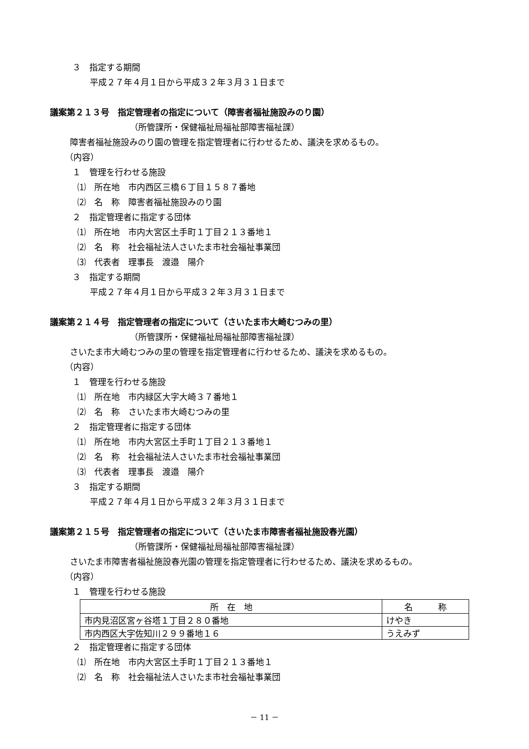３　指定する期間
平成２７年４月１日から平成３２年３月３１日まで
議案第２１３号　指定管理者の指定について（障害者福祉施設みのり園）
（所管課所・保健福祉局福祉部障害福祉課）
障害者福祉施設みのり園の管理を指定管理者に行わせるため、議決を求めるもの。
（内容）
１　管理を行わせる施設
⑴　所在地　市内西区三橋６丁目１５８７番地
⑵　名　称　障害者福祉施設みのり園
２　指定管理者に指定する団体
⑴　所在地　市内大宮区土手町１丁目２１３番地１
⑵　名　称　社会福祉法人さいたま市社会福祉事業団
⑶　代表者　理事長　渡邉　陽介
３　指定する期間
平成２７年４月１日から平成３２年３月３１日まで
議案第２１４号　指定管理者の指定について（さいたま市大崎むつみの里）
（所管課所・保健福祉局福祉部障害福祉課）
さいたま市大崎むつみの里の管理を指定管理者に行わせるため、議決を求めるもの。
（内容）
１　管理を行わせる施設
⑴　所在地　市内緑区大字大崎３７番地１
⑵　名　称　さいたま市大崎むつみの里
２　指定管理者に指定する団体
⑴　所在地　市内大宮区土手町１丁目２１３番地１
⑵　名　称　社会福祉法人さいたま市社会福祉事業団
⑶　代表者　理事長　渡邉　陽介
３　指定する期間
平成２７年４月１日から平成３２年３月３１日まで
議案第２１５号　指定管理者の指定について（さいたま市障害者福祉施設春光園）
（所管課所・保健福祉局福祉部障害福祉課）
さいたま市障害者福祉施設春光園の管理を指定管理者に行わせるため、議決を求めるもの。
（内容）
１　管理を行わせる施設
| 所 在 地 | 名 称 |
| --- | --- |
| 市内見沼区宮ヶ谷塔１丁目２８０番地 | けやき |
| 市内西区大字佐知川２９９番地１６ | うえみず |
２　指定管理者に指定する団体
⑴　所在地　市内大宮区土手町１丁目２１３番地１
⑵　名　称　社会福祉法人さいたま市社会福祉事業団
－ 11 －